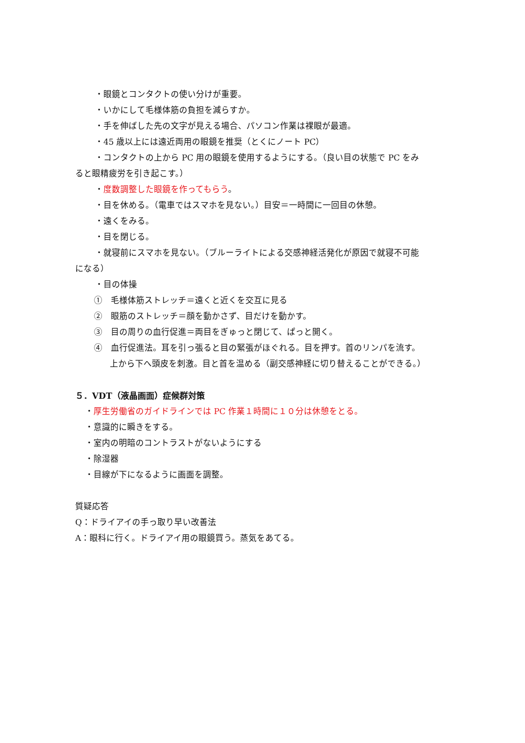・眼鏡とコンタクトの使い分けが重要。
・いかにして毛様体筋の負担を減らすか。
・手を伸ばした先の文字が見える場合、パソコン作業は裸眼が最適。
・45 歳以上には遠近両用の眼鏡を推奨（とくにノート PC）
・コンタクトの上から PC 用の眼鏡を使用するようにする。（良い目の状態で PC をみ
ると眼精疲労を引き起こす。）
・度数調整した眼鏡を作ってもらう。
・目を休める。（電車ではスマホを見ない。）目安＝一時間に一回目の休憩。
・遠くをみる。
・目を閉じる。
・就寝前にスマホを見ない。（ブルーライトによる交感神経活発化が原因で就寝不可能
になる）
・目の体操
①　毛様体筋ストレッチ＝遠くと近くを交互に見る
②　眼筋のストレッチ＝顔を動かさず、目だけを動かす。
③　目の周りの血行促進＝両目をぎゅっと閉じて、ぱっと開く。
④　血行促進法。耳を引っ張ると目の緊張がほぐれる。目を押す。首のリンパを流す。
上から下へ頭皮を刺激。目と首を温める（副交感神経に切り替えることができる。）
５．VDT（液晶画面）症候群対策
・厚生労働省のガイドラインでは PC 作業１時間に１０分は休憩をとる。
・意識的に瞬きをする。
・室内の明暗のコントラストがないようにする
・除湿器
・目線が下になるように画面を調整。
質疑応答
Q：ドライアイの手っ取り早い改善法
A：眼科に行く。ドライアイ用の眼鏡買う。蒸気をあてる。